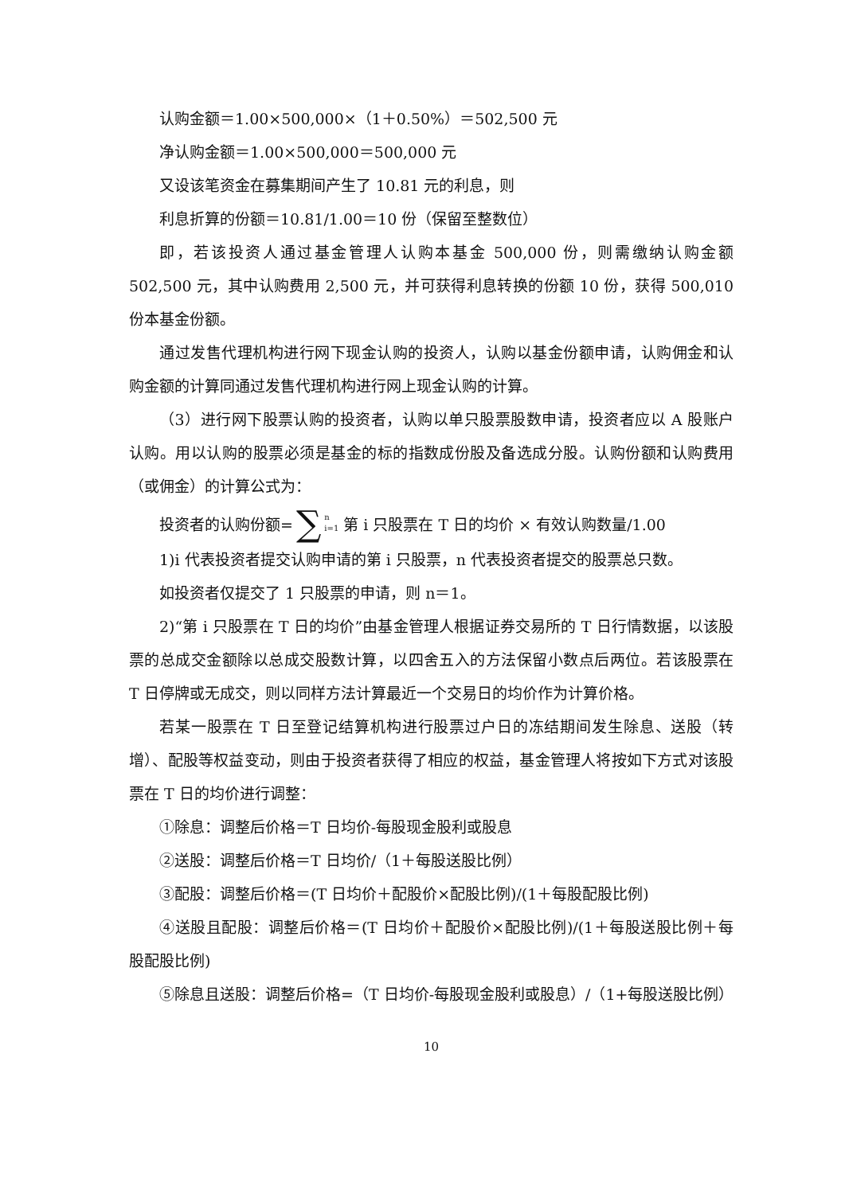认购金额＝1.00×500,000×（1＋0.50%）＝502,500 元
净认购金额＝1.00×500,000＝500,000 元
又设该笔资金在募集期间产生了 10.81 元的利息，则
利息折算的份额＝10.81/1.00＝10 份（保留至整数位）
即，若该投资人通过基金管理人认购本基金 500,000 份，则需缴纳认购金额 502,500 元，其中认购费用 2,500 元，并可获得利息转换的份额 10 份，获得 500,010 份本基金份额。
通过发售代理机构进行网下现金认购的投资人，认购以基金份额申请，认购佣金和认购金额的计算同通过发售代理机构进行网上现金认购的计算。
（3）进行网下股票认购的投资者，认购以单只股票股数申请，投资者应以 A 股账户认购。用以认购的股票必须是基金的标的指数成份股及备选成分股。认购份额和认购费用（或佣金）的计算公式为：
投资者的认购份额= ∑<sup>n</sup><sub>i=1</sub> 第 i 只股票在 T 日的均价 × 有效认购数量/1.00
1)i 代表投资者提交认购申请的第 i 只股票，n 代表投资者提交的股票总只数。
如投资者仅提交了 1 只股票的申请，则 n＝1。
2)“第 i 只股票在 T 日的均价”由基金管理人根据证券交易所的 T 日行情数据，以该股票的总成交金额除以总成交股数计算，以四舍五入的方法保留小数点后两位。若该股票在 T 日停牌或无成交，则以同样方法计算最近一个交易日的均价作为计算价格。
若某一股票在 T 日至登记结算机构进行股票过户日的冻结期间发生除息、送股（转增）、配股等权益变动，则由于投资者获得了相应的权益，基金管理人将按如下方式对该股票在 T 日的均价进行调整：
①除息：调整后价格＝T 日均价-每股现金股利或股息
②送股：调整后价格＝T 日均价/（1＋每股送股比例）
③配股：调整后价格＝(T 日均价＋配股价×配股比例)/(1＋每股配股比例)
④送股且配股：调整后价格＝(T 日均价＋配股价×配股比例)/(1＋每股送股比例＋每股配股比例)
⑤除息且送股：调整后价格=（T 日均价-每股现金股利或股息）/（1+每股送股比例）
10